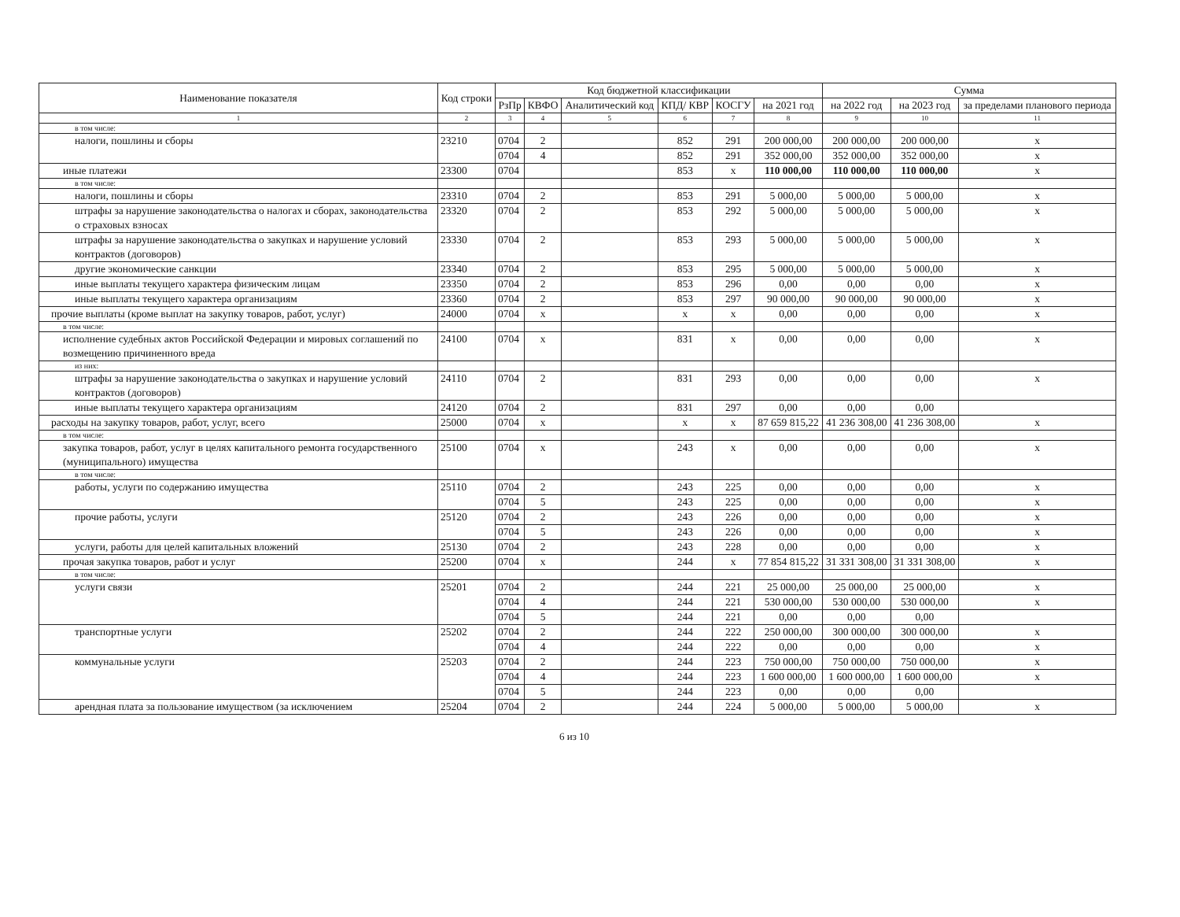| Наименование показателя | Код строки | Код бюджетной классификации | | | | | | Сумма | | |
| --- | --- | --- | --- | --- | --- | --- | --- | --- | --- | --- |
| | | РзПр | КВФО | Аналитический код | КПД/ КВР | КОСГУ | на 2021 год | на 2022 год | на 2023 год | за пределами планового периода |
| 1 | 2 | 3 | 4 | 5 | 6 | 7 | 8 | 9 | 10 | 11 |
| в том числе: | | | | | | | | | | |
| налоги, пошлины и сборы | 23210 | 0704 | 2 | | 852 | 291 | 200 000,00 | 200 000,00 | 200 000,00 | x |
| | | 0704 | 4 | | 852 | 291 | 352 000,00 | 352 000,00 | 352 000,00 | x |
| иные платежи | 23300 | 0704 | | | 853 | x | 110 000,00 | 110 000,00 | 110 000,00 | x |
| в том числе: | | | | | | | | | | |
| налоги, пошлины и сборы | 23310 | 0704 | 2 | | 853 | 291 | 5 000,00 | 5 000,00 | 5 000,00 | x |
| штрафы за нарушение законодательства о налогах и сборах, законодательства о страховых взносах | 23320 | 0704 | 2 | | 853 | 292 | 5 000,00 | 5 000,00 | 5 000,00 | x |
| штрафы за нарушение законодательства о закупках и нарушение условий контрактов (договоров) | 23330 | 0704 | 2 | | 853 | 293 | 5 000,00 | 5 000,00 | 5 000,00 | x |
| другие экономические санкции | 23340 | 0704 | 2 | | 853 | 295 | 5 000,00 | 5 000,00 | 5 000,00 | x |
| иные выплаты текущего характера физическим лицам | 23350 | 0704 | 2 | | 853 | 296 | 0,00 | 0,00 | 0,00 | x |
| иные выплаты текущего характера организациям | 23360 | 0704 | 2 | | 853 | 297 | 90 000,00 | 90 000,00 | 90 000,00 | x |
| прочие выплаты (кроме выплат на закупку товаров, работ, услуг) | 24000 | 0704 | x | | x | x | 0,00 | 0,00 | 0,00 | x |
| в том числе: | | | | | | | | | | |
| исполнение судебных актов Российской Федерации и мировых соглашений по возмещению причиненного вреда | 24100 | 0704 | x | | 831 | x | 0,00 | 0,00 | 0,00 | x |
| из них: | | | | | | | | | | |
| штрафы за нарушение законодательства о закупках и нарушение условий контрактов (договоров) | 24110 | 0704 | 2 | | 831 | 293 | 0,00 | 0,00 | 0,00 | x |
| иные выплаты текущего характера организациям | 24120 | 0704 | 2 | | 831 | 297 | 0,00 | 0,00 | 0,00 | |
| расходы на закупку товаров, работ, услуг, всего | 25000 | 0704 | x | | x | x | 87 659 815,22 | 41 236 308,00 | 41 236 308,00 | x |
| в том числе: | | | | | | | | | | |
| закупка товаров, работ, услуг в целях капитального ремонта государственного (муниципального) имущества | 25100 | 0704 | x | | 243 | x | 0,00 | 0,00 | 0,00 | x |
| в том числе: | | | | | | | | | | |
| работы, услуги по содержанию имущества | 25110 | 0704 | 2 | | 243 | 225 | 0,00 | 0,00 | 0,00 | x |
| | | 0704 | 5 | | 243 | 225 | 0,00 | 0,00 | 0,00 | x |
| прочие работы, услуги | 25120 | 0704 | 2 | | 243 | 226 | 0,00 | 0,00 | 0,00 | x |
| | | 0704 | 5 | | 243 | 226 | 0,00 | 0,00 | 0,00 | x |
| услуги, работы для целей капитальных вложений | 25130 | 0704 | 2 | | 243 | 228 | 0,00 | 0,00 | 0,00 | x |
| прочая закупка товаров, работ и услуг | 25200 | 0704 | x | | 244 | x | 77 854 815,22 | 31 331 308,00 | 31 331 308,00 | x |
| в том числе: | | | | | | | | | | |
| услуги связи | 25201 | 0704 | 2 | | 244 | 221 | 25 000,00 | 25 000,00 | 25 000,00 | x |
| | | 0704 | 4 | | 244 | 221 | 530 000,00 | 530 000,00 | 530 000,00 | x |
| | | 0704 | 5 | | 244 | 221 | 0,00 | 0,00 | 0,00 | |
| транспортные услуги | 25202 | 0704 | 2 | | 244 | 222 | 250 000,00 | 300 000,00 | 300 000,00 | x |
| | | 0704 | 4 | | 244 | 222 | 0,00 | 0,00 | 0,00 | x |
| коммунальные услуги | 25203 | 0704 | 2 | | 244 | 223 | 750 000,00 | 750 000,00 | 750 000,00 | x |
| | | 0704 | 4 | | 244 | 223 | 1 600 000,00 | 1 600 000,00 | 1 600 000,00 | x |
| | | 0704 | 5 | | 244 | 223 | 0,00 | 0,00 | 0,00 | |
| арендная плата за пользование имуществом (за исключением | 25204 | 0704 | 2 | | 244 | 224 | 5 000,00 | 5 000,00 | 5 000,00 | x |
6 из 10